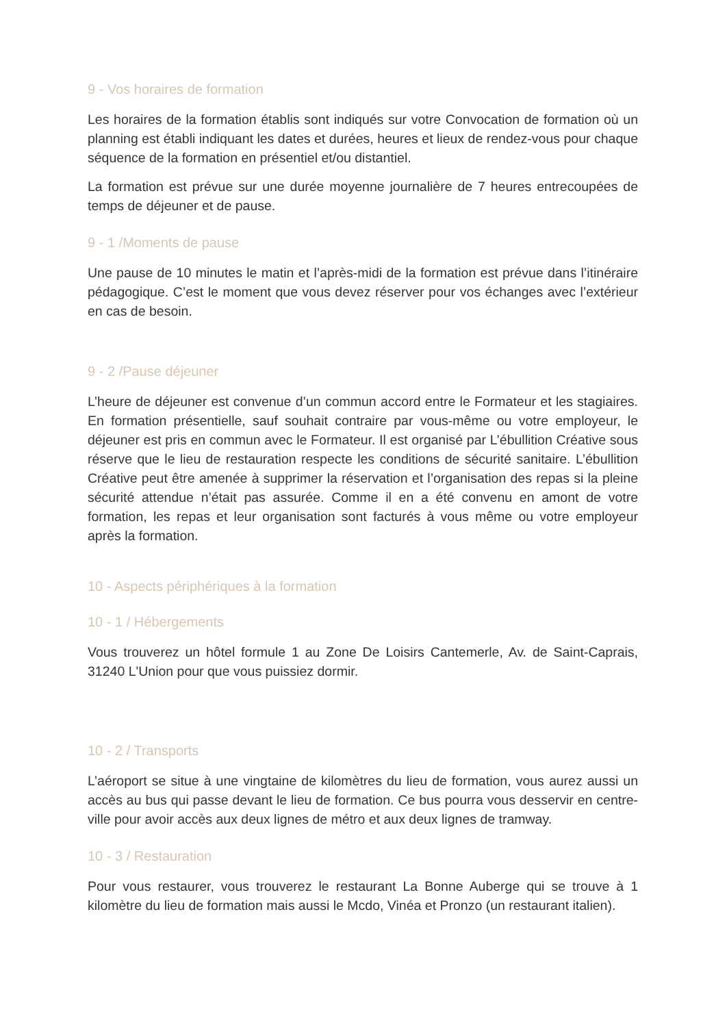9 - Vos horaires de formation
Les horaires de la formation établis sont indiqués sur votre Convocation de formation où un planning est établi indiquant les dates et durées, heures et lieux de rendez-vous pour chaque séquence de la formation en présentiel et/ou distantiel.
La formation est prévue sur une durée moyenne journalière de 7 heures entrecoupées de temps de déjeuner et de pause.
9 - 1 /Moments de pause
Une pause de 10 minutes le matin et l’après-midi de la formation est prévue dans l’itinéraire pédagogique. C’est le moment que vous devez réserver pour vos échanges avec l’extérieur en cas de besoin.
9 - 2 /Pause déjeuner
L’heure de déjeuner est convenue d’un commun accord entre le Formateur et les stagiaires. En formation présentielle, sauf souhait contraire par vous-même ou votre employeur, le déjeuner est pris en commun avec le Formateur. Il est organisé par L’ébullition Créative sous réserve que le lieu de restauration respecte les conditions de sécurité sanitaire. L’ébullition Créative peut être amenée à supprimer la réservation et l’organisation des repas si la pleine sécurité attendue n’était pas assurée. Comme il en a été convenu en amont de votre formation, les repas et leur organisation sont facturés à vous même ou votre employeur après la formation.
10 - Aspects périphériques à la formation
10 - 1 / Hébergements
Vous trouverez un hôtel formule 1 au Zone De Loisirs Cantemerle, Av. de Saint-Caprais, 31240 L'Union pour que vous puissiez dormir.
10 - 2 / Transports
L’aéroport se situe à une vingtaine de kilomètres du lieu de formation, vous aurez aussi un accès au bus qui passe devant le lieu de formation. Ce bus pourra vous desservir en centre-ville pour avoir accès aux deux lignes de métro et aux deux lignes de tramway.
10 - 3 / Restauration
Pour vous restaurer, vous trouverez le restaurant La Bonne Auberge qui se trouve à 1 kilomètre du lieu de formation mais aussi le Mcdo, Vinéa et Pronzo (un restaurant italien).